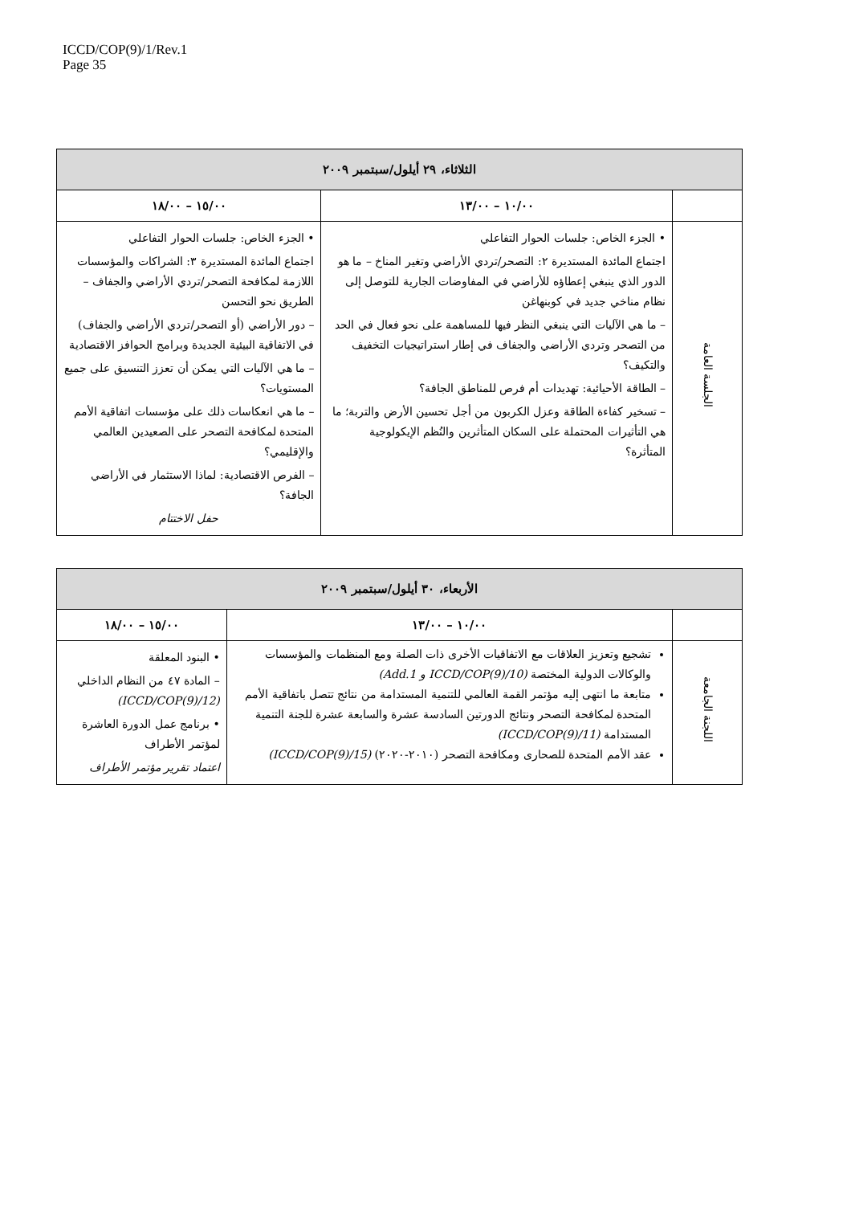ICCD/COP(9)/1/Rev.1
Page 35
| الثلاثاء، ٢٩ أيلول/سبتمبر ٢٠٠٩ | | |
| --- | --- | --- |
| | ١٠/٠٠ – ١٣/٠٠ | ١٥/٠٠ – ١٨/٠٠ |
| الجلسة العامة | • الجزء الخاص: جلسات الحوار التفاعلي اجتماع المائدة المستديرة ٢: التصحر/تردي الأراضي وتغير المناخ – ما هو الدور الذي ينبغي إعطاؤه للأراضي في المفاوضات الجارية للتوصل إلى نظام مناخي جديد في كوبنهاغن – ما هي الآليات التي ينبغي النظر فيها للمساهمة على نحو فعال في الحد من التصحر وتردي الأراضي والجفاف في إطار استراتيجيات التخفيف والتكيف؟ – الطاقة الأحيائية: تهديدات أم فرص للمناطق الجافة؟ – تسخير كفاءة الطاقة وعزل الكربون من أجل تحسين الأرض والتربة؛ ما هي التأثيرات المحتملة على السكان المتأثرين والنُظم الإيكولوجية المتأثرة؟ | • الجزء الخاص: جلسات الحوار التفاعلي اجتماع المائدة المستديرة ٣: الشراكات والمؤسسات اللازمة لمكافحة التصحر/تردي الأراضي والجفاف – الطريق نحو التحسن – دور الأراضي (أو التصحر/تردي الأراضي والجفاف) في الاتفاقية البيئية الجديدة وبرامج الحوافز الاقتصادية – ما هي الآليات التي يمكن أن تعزز التنسيق على جميع المستويات؟ – ما هي انعكاسات ذلك على مؤسسات اتفاقية الأمم المتحدة لمكافحة التصحر على الصعيدين العالمي والإقليمي؟ – الفرص الاقتصادية: لماذا الاستثمار في الأراضي الجافة؟ حفل الاختتام |
| الأربعاء، ٣٠ أيلول/سبتمبر ٢٠٠٩ | | |
| --- | --- | --- |
| | ١٠/٠٠ – ١٣/٠٠ | ١٥/٠٠ – ١٨/٠٠ |
| اللجنة الجامعة | تشجيع وتعزيز العلاقات مع الاتفاقيات الأخرى ذات الصلة ومع المنظمات والمؤسسات والوكالات الدولية المختصة (ICCD/COP(9)/10 و Add.1) متابعة ما انتهى إليه مؤتمر القمة العالمي للتنمية المستدامة من نتائج تتصل باتفاقية الأمم المتحدة لمكافحة التصحر ونتائج الدورتين السادسة عشرة والسابعة عشرة للجنة التنمية المستدامة (ICCD/COP(9)/11) عقد الأمم المتحدة للصحارى ومكافحة التصحر (٢٠١٠-٢٠٢٠) (ICCD/COP(9)/15) | • البنود المعلقة – المادة ٤٧ من النظام الداخلي (ICCD/COP(9)/12) • برنامج عمل الدورة العاشرة لمؤتمر الأطراف اعتماد تقرير مؤتمر الأطراف |